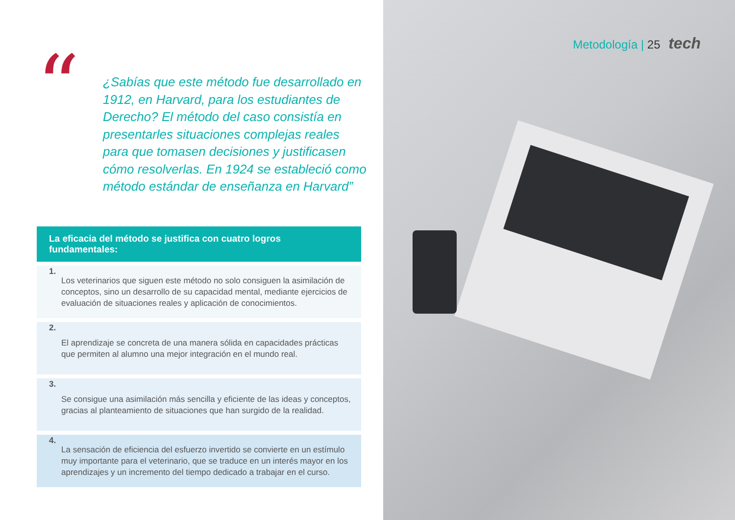“
¿Sabías que este método fue desarrollado en 1912, en Harvard, para los estudiantes de Derecho? El método del caso consistía en presentarles situaciones complejas reales para que tomasen decisiones y justificasen cómo resolverlas. En 1924 se estableció como método estándar de enseñanza en Harvard”
La eficacia del método se justifica con cuatro logros fundamentales:
1. Los veterinarios que siguen este método no solo consiguen la asimilación de conceptos, sino un desarrollo de su capacidad mental, mediante ejercicios de evaluación de situaciones reales y aplicación de conocimientos.
2. El aprendizaje se concreta de una manera sólida en capacidades prácticas que permiten al alumno una mejor integración en el mundo real.
3. Se consigue una asimilación más sencilla y eficiente de las ideas y conceptos, gracias al planteamiento de situaciones que han surgido de la realidad.
4. La sensación de eficiencia del esfuerzo invertido se convierte en un estímulo muy importante para el veterinario, que se traduce en un interés mayor en los aprendizajes y un incremento del tiempo dedicado a trabajar en el curso.
Metodología | 25 tech